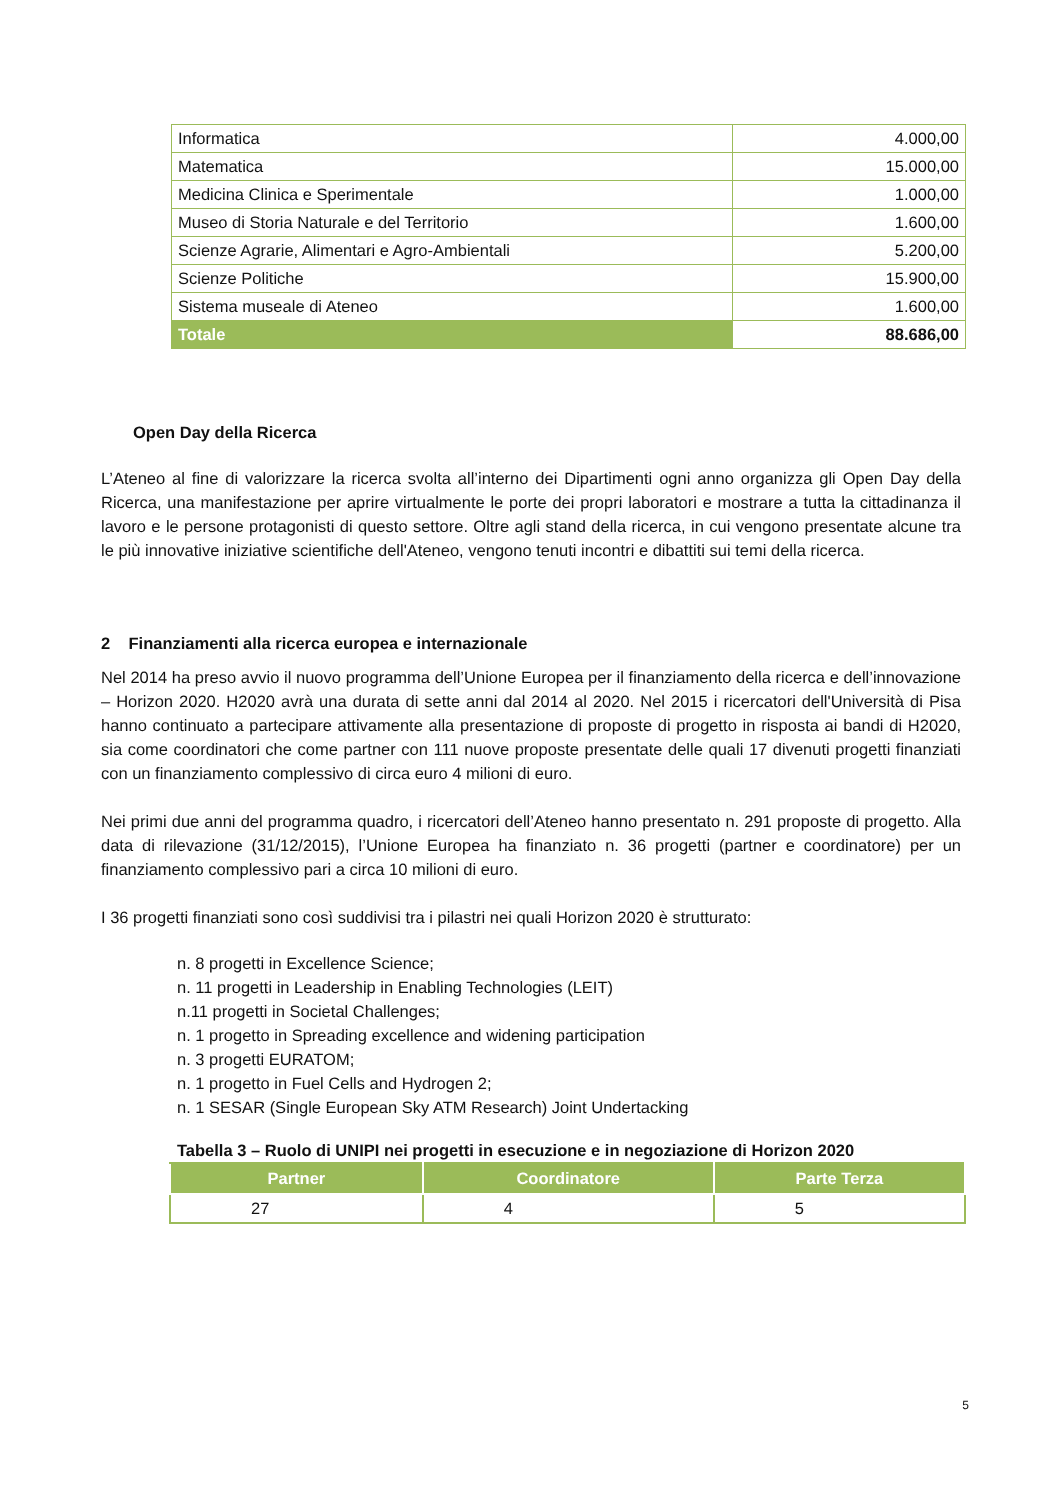| Informatica | 4.000,00 |
| Matematica | 15.000,00 |
| Medicina Clinica e Sperimentale | 1.000,00 |
| Museo di Storia Naturale e del Territorio | 1.600,00 |
| Scienze Agrarie, Alimentari e Agro-Ambientali | 5.200,00 |
| Scienze Politiche | 15.900,00 |
| Sistema museale di Ateneo | 1.600,00 |
| Totale | 88.686,00 |
Open Day della Ricerca
L’Ateneo al fine di valorizzare la ricerca svolta all’interno dei Dipartimenti ogni anno organizza gli Open Day della Ricerca, una manifestazione per aprire virtualmente le porte dei propri laboratori e mostrare a tutta la cittadinanza il lavoro e le persone protagonisti di questo settore. Oltre agli stand della ricerca, in cui vengono presentate alcune tra le più innovative iniziative scientifiche dell'Ateneo, vengono tenuti incontri e dibattiti sui temi della ricerca.
2 Finanziamenti alla ricerca europea e internazionale
Nel 2014 ha preso avvio il nuovo programma dell’Unione Europea per il finanziamento della ricerca e dell’innovazione – Horizon 2020. H2020 avrà una durata di sette anni dal 2014 al 2020. Nel 2015 i ricercatori dell'Università di Pisa hanno continuato a partecipare attivamente alla presentazione di proposte di progetto in risposta ai bandi di H2020, sia come coordinatori che come partner con 111 nuove proposte presentate delle quali 17 divenuti progetti finanziati con un finanziamento complessivo di circa euro 4 milioni di euro.
Nei primi due anni del programma quadro, i ricercatori dell’Ateneo hanno presentato n. 291 proposte di progetto. Alla data di rilevazione (31/12/2015), l’Unione Europea ha finanziato n. 36 progetti (partner e coordinatore) per un finanziamento complessivo pari a circa 10 milioni di euro.
I 36 progetti finanziati sono così suddivisi tra i pilastri nei quali Horizon 2020 è strutturato:
n. 8 progetti in Excellence Science;
n. 11 progetti in Leadership in Enabling Technologies (LEIT)
n.11 progetti in Societal Challenges;
n. 1 progetto in Spreading excellence and widening participation
n. 3 progetti EURATOM;
n. 1 progetto in Fuel Cells and Hydrogen 2;
n. 1 SESAR (Single European Sky ATM Research) Joint Undertacking
Tabella 3 – Ruolo di UNIPI nei progetti in esecuzione e in negoziazione di Horizon 2020
| Partner | Coordinatore | Parte Terza |
| --- | --- | --- |
| 27 | 4 | 5 |
5